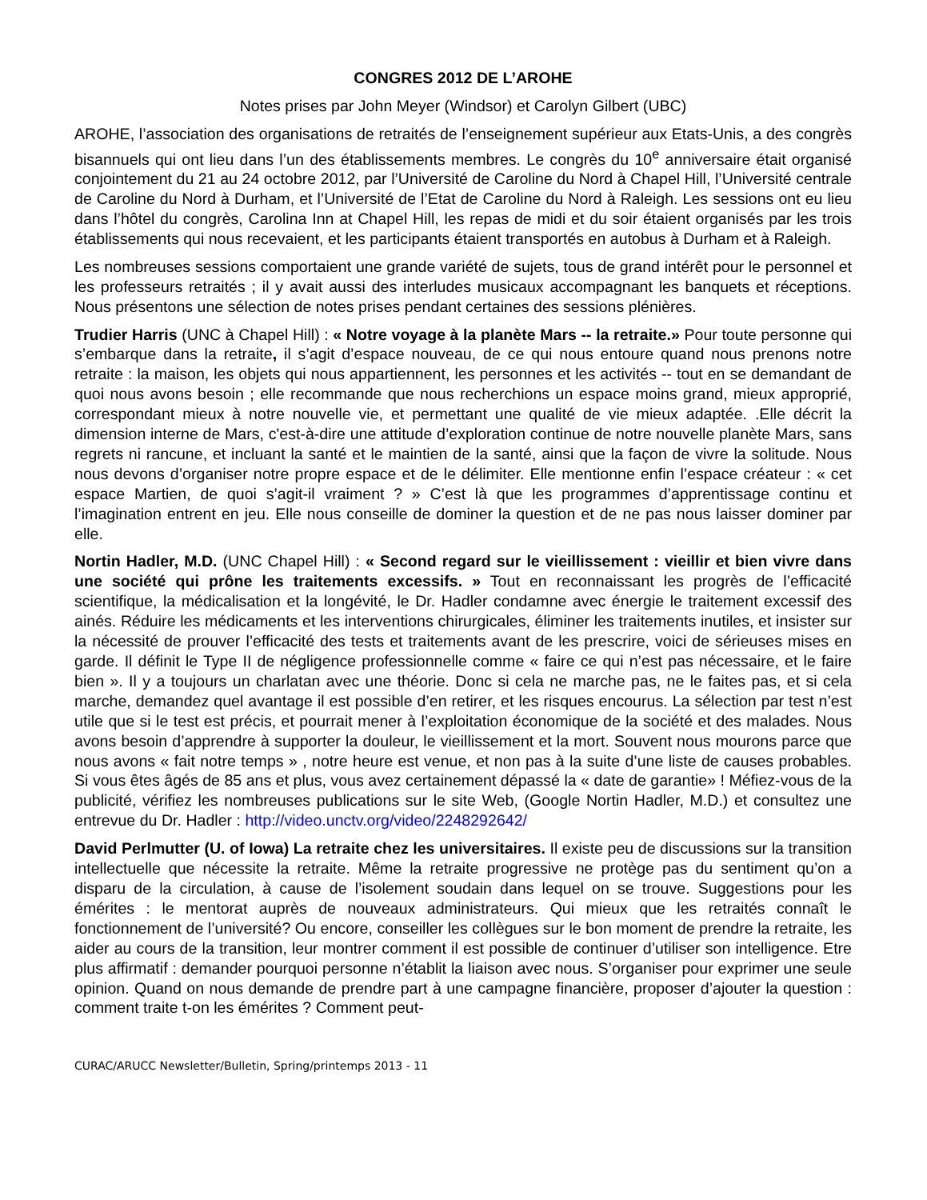CONGRES 2012 DE L’AROHE
Notes prises par John Meyer (Windsor) et Carolyn Gilbert (UBC)
AROHE, l’association des organisations de retraités de l’enseignement supérieur aux Etats-Unis, a des congrès bisannuels qui ont lieu dans l’un des établissements membres. Le congrès du 10<sup>e</sup> anniversaire était organisé conjointement du 21 au 24 octobre 2012, par l’Université de Caroline du Nord à Chapel Hill, l’Université centrale de Caroline du Nord à Durham, et l’Université de l’Etat de Caroline du Nord à Raleigh. Les sessions ont eu lieu dans l’hôtel du congrès, Carolina Inn at Chapel Hill, les repas de midi et du soir étaient organisés par les trois établissements qui nous recevaient, et les participants étaient transportés en autobus à Durham et à Raleigh.
Les nombreuses sessions comportaient une grande variété de sujets, tous de grand intérêt pour le personnel et les professeurs retraités ; il y avait aussi des interludes musicaux accompagnant les banquets et réceptions. Nous présentons une sélection de notes prises pendant certaines des sessions plénières.
Trudier Harris (UNC à Chapel Hill) : « Notre voyage à la planète Mars -- la retraite.» Pour toute personne qui s’embarque dans la retraite, il s’agit d’espace nouveau, de ce qui nous entoure quand nous prenons notre retraite : la maison, les objets qui nous appartiennent, les personnes et les activités -- tout en se demandant de quoi nous avons besoin ; elle recommande que nous recherchions un espace moins grand, mieux approprié, correspondant mieux à notre nouvelle vie, et permettant une qualité de vie mieux adaptée. .Elle décrit la dimension interne de Mars, c'est-à-dire une attitude d’exploration continue de notre nouvelle planète Mars, sans regrets ni rancune, et incluant la santé et le maintien de la santé, ainsi que la façon de vivre la solitude. Nous nous devons d’organiser notre propre espace et de le délimiter. Elle mentionne enfin l’espace créateur : « cet espace Martien, de quoi s’agit-il vraiment ? » C’est là que les programmes d’apprentissage continu et l’imagination entrent en jeu. Elle nous conseille de dominer la question et de ne pas nous laisser dominer par elle.
Nortin Hadler, M.D. (UNC Chapel Hill) : « Second regard sur le vieillissement : vieillir et bien vivre dans une société qui prône les traitements excessifs. » Tout en reconnaissant les progrès de l’efficacité scientifique, la médicalisation et la longévité, le Dr. Hadler condamne avec énergie le traitement excessif des ainés. Réduire les médicaments et les interventions chirurgicales, éliminer les traitements inutiles, et insister sur la nécessité de prouver l’efficacité des tests et traitements avant de les prescrire, voici de sérieuses mises en garde. Il définit le Type II de négligence professionnelle comme « faire ce qui n’est pas nécessaire, et le faire bien ». Il y a toujours un charlatan avec une théorie. Donc si cela ne marche pas, ne le faites pas, et si cela marche, demandez quel avantage il est possible d’en retirer, et les risques encourus. La sélection par test n’est utile que si le test est précis, et pourrait mener à l’exploitation économique de la société et des malades. Nous avons besoin d’apprendre à supporter la douleur, le vieillissement et la mort. Souvent nous mourons parce que nous avons « fait notre temps » , notre heure est venue, et non pas à la suite d’une liste de causes probables. Si vous êtes âgés de 85 ans et plus, vous avez certainement dépassé la « date de garantie» ! Méfiez-vous de la publicité, vérifiez les nombreuses publications sur le site Web, (Google Nortin Hadler, M.D.) et consultez une entrevue du Dr. Hadler : http://video.unctv.org/video/2248292642/
David Perlmutter (U. of Iowa) La retraite chez les universitaires. Il existe peu de discussions sur la transition intellectuelle que nécessite la retraite. Même la retraite progressive ne protège pas du sentiment qu’on a disparu de la circulation, à cause de l’isolement soudain dans lequel on se trouve. Suggestions pour les émérites : le mentorat auprès de nouveaux administrateurs. Qui mieux que les retraités connaît le fonctionnement de l’université? Ou encore, conseiller les collègues sur le bon moment de prendre la retraite, les aider au cours de la transition, leur montrer comment il est possible de continuer d’utiliser son intelligence. Etre plus affirmatif : demander pourquoi personne n’établit la liaison avec nous. S’organiser pour exprimer une seule opinion. Quand on nous demande de prendre part à une campagne financière, proposer d’ajouter la question : comment traite t-on les émérites ? Comment peut-
CURAC/ARUCC Newsletter/Bulletin, Spring/printemps 2013 - 11